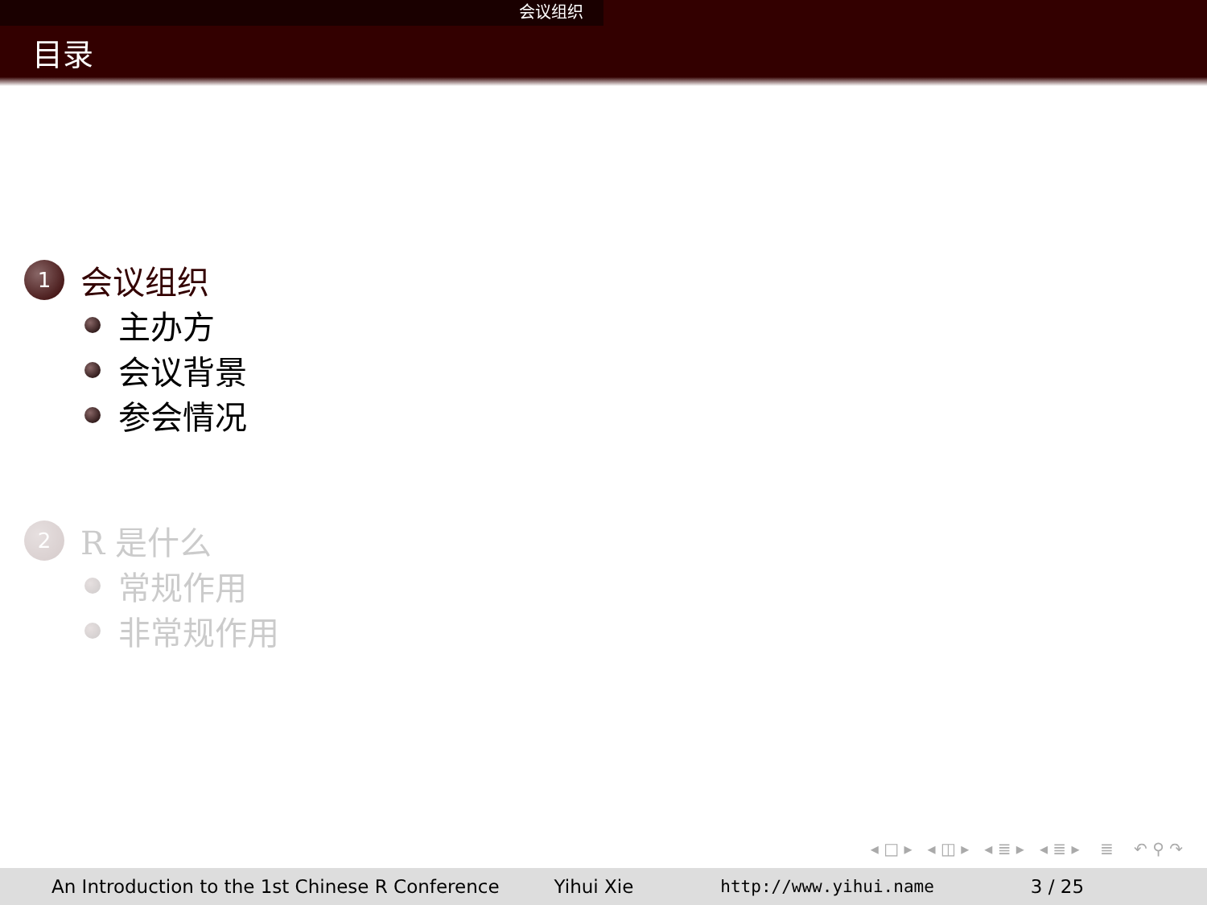会议组织
目录
1
会议组织
主办方
会议背景
参会情况
2
R 是什么
常规作用
非常规作用
◂ □ ▸ ◂ ◫ ▸ ◂ ≣ ▸ ◂ ≣ ▸ ≣ ↶ ⚲ ↷
An Introduction to the 1st Chinese R Conference Yihui Xie http://www.yihui.name 3 / 25